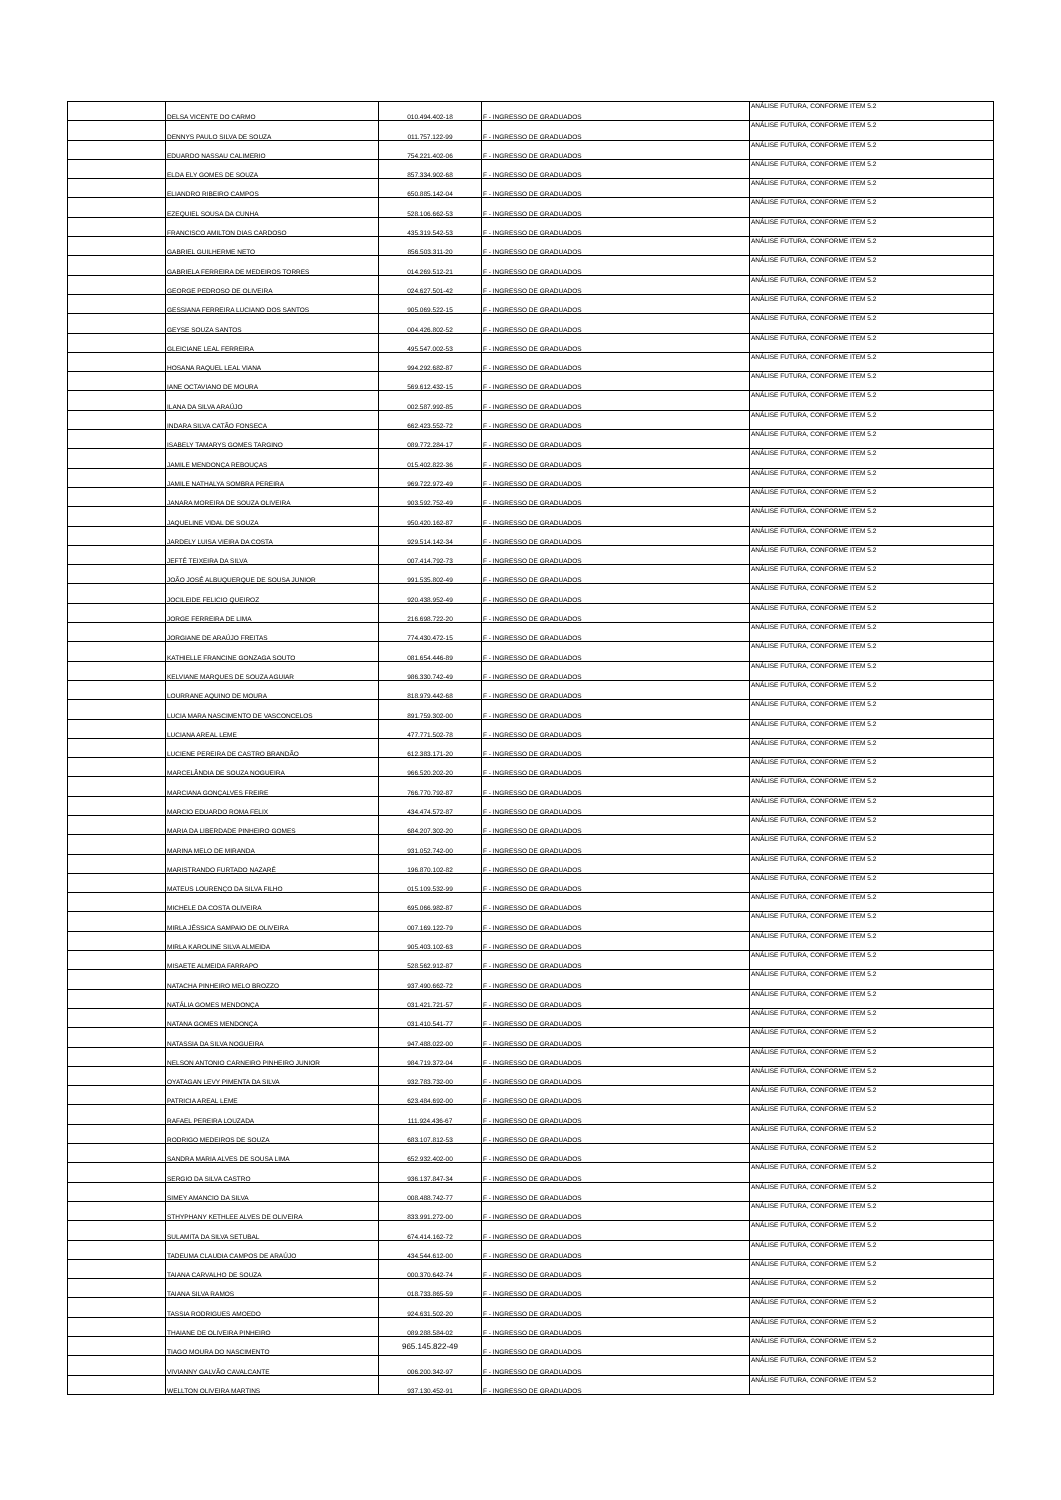| | DELSA VICENTE DO CARMO | 010.494.402-18 | F - INGRESSO DE GRADUADOS | ANÁLISE FUTURA, CONFORME ITEM 5.2 |
| | DENNYS PAULO SILVA DE SOUZA | 011.757.122-99 | F - INGRESSO DE GRADUADOS | ANÁLISE FUTURA, CONFORME ITEM 5.2 |
| | EDUARDO NASSAU CALIMERIO | 754.221.402-06 | F - INGRESSO DE GRADUADOS | ANÁLISE FUTURA, CONFORME ITEM 5.2 |
| | ELDA ELY GOMES DE SOUZA | 857.334.902-68 | F - INGRESSO DE GRADUADOS | ANÁLISE FUTURA, CONFORME ITEM 5.2 |
| | ELIANDRO RIBEIRO CAMPOS | 650.885.142-04 | F - INGRESSO DE GRADUADOS | ANÁLISE FUTURA, CONFORME ITEM 5.2 |
| | EZEQUIEL SOUSA DA CUNHA | 528.106.662-53 | F - INGRESSO DE GRADUADOS | ANÁLISE FUTURA, CONFORME ITEM 5.2 |
| | FRANCISCO AMILTON DIAS CARDOSO | 435.319.542-53 | F - INGRESSO DE GRADUADOS | ANÁLISE FUTURA, CONFORME ITEM 5.2 |
| | GABRIEL GUILHERME NETO | 856.503.311-20 | F - INGRESSO DE GRADUADOS | ANÁLISE FUTURA, CONFORME ITEM 5.2 |
| | GABRIELA FERREIRA DE MEDEIROS TORRES | 014.269.512-21 | F - INGRESSO DE GRADUADOS | ANÁLISE FUTURA, CONFORME ITEM 5.2 |
| | GEORGE PEDROSO DE OLIVEIRA | 024.627.501-42 | F - INGRESSO DE GRADUADOS | ANÁLISE FUTURA, CONFORME ITEM 5.2 |
| | GESSIANA FERREIRA LUCIANO DOS SANTOS | 905.069.522-15 | F - INGRESSO DE GRADUADOS | ANÁLISE FUTURA, CONFORME ITEM 5.2 |
| | GEYSE SOUZA SANTOS | 004.426.802-52 | F - INGRESSO DE GRADUADOS | ANÁLISE FUTURA, CONFORME ITEM 5.2 |
| | GLEICIANE LEAL FERREIRA | 495.547.002-53 | F - INGRESSO DE GRADUADOS | ANÁLISE FUTURA, CONFORME ITEM 5.2 |
| | HOSANA RAQUEL LEAL VIANA | 994.292.682-87 | F - INGRESSO DE GRADUADOS | ANÁLISE FUTURA, CONFORME ITEM 5.2 |
| | IANE OCTAVIANO DE MOURA | 569.612.432-15 | F - INGRESSO DE GRADUADOS | ANÁLISE FUTURA, CONFORME ITEM 5.2 |
| | ILANA DA SILVA ARAÚJO | 002.587.992-85 | F - INGRESSO DE GRADUADOS | ANÁLISE FUTURA, CONFORME ITEM 5.2 |
| | INDARA SILVA CATÃO FONSECA | 662.423.552-72 | F - INGRESSO DE GRADUADOS | ANÁLISE FUTURA, CONFORME ITEM 5.2 |
| | ISABELY TAMARYS GOMES TARGINO | 089.772.284-17 | F - INGRESSO DE GRADUADOS | ANÁLISE FUTURA, CONFORME ITEM 5.2 |
| | JAMILE MENDONÇA REBOUÇAS | 015.402.822-36 | F - INGRESSO DE GRADUADOS | ANÁLISE FUTURA, CONFORME ITEM 5.2 |
| | JAMILE NATHALYA SOMBRA PEREIRA | 969.722.972-49 | F - INGRESSO DE GRADUADOS | ANÁLISE FUTURA, CONFORME ITEM 5.2 |
| | JANARA MOREIRA DE SOUZA OLIVEIRA | 903.592.752-49 | F - INGRESSO DE GRADUADOS | ANÁLISE FUTURA, CONFORME ITEM 5.2 |
| | JAQUELINE VIDAL DE SOUZA | 950.420.162-87 | F - INGRESSO DE GRADUADOS | ANÁLISE FUTURA, CONFORME ITEM 5.2 |
| | JARDELY LUISA VIEIRA DA COSTA | 929.514.142-34 | F - INGRESSO DE GRADUADOS | ANÁLISE FUTURA, CONFORME ITEM 5.2 |
| | JEFTÉ TEIXEIRA DA SILVA | 007.414.792-73 | F - INGRESSO DE GRADUADOS | ANÁLISE FUTURA, CONFORME ITEM 5.2 |
| | JOÃO JOSÉ ALBUQUERQUE DE SOUSA JUNIOR | 991.535.802-49 | F - INGRESSO DE GRADUADOS | ANÁLISE FUTURA, CONFORME ITEM 5.2 |
| | JOCILEIDE FELICIO QUEIROZ | 920.438.952-49 | F - INGRESSO DE GRADUADOS | ANÁLISE FUTURA, CONFORME ITEM 5.2 |
| | JORGE FERREIRA DE LIMA | 216.698.722-20 | F - INGRESSO DE GRADUADOS | ANÁLISE FUTURA, CONFORME ITEM 5.2 |
| | JORGIANE DE ARAÚJO FREITAS | 774.430.472-15 | F - INGRESSO DE GRADUADOS | ANÁLISE FUTURA, CONFORME ITEM 5.2 |
| | KATHIELLE FRANCINE GONZAGA SOUTO | 081.654.446-89 | F - INGRESSO DE GRADUADOS | ANÁLISE FUTURA, CONFORME ITEM 5.2 |
| | KELVIANE MARQUES DE SOUZA AGUIAR | 986.330.742-49 | F - INGRESSO DE GRADUADOS | ANÁLISE FUTURA, CONFORME ITEM 5.2 |
| | LOURRANE AQUINO DE MOURA | 818.979.442-68 | F - INGRESSO DE GRADUADOS | ANÁLISE FUTURA, CONFORME ITEM 5.2 |
| | LUCIA MARA NASCIMENTO DE VASCONCELOS | 891.759.302-00 | F - INGRESSO DE GRADUADOS | ANÁLISE FUTURA, CONFORME ITEM 5.2 |
| | LUCIANA AREAL LEME | 477.771.502-78 | F - INGRESSO DE GRADUADOS | ANÁLISE FUTURA, CONFORME ITEM 5.2 |
| | LUCIENE PEREIRA DE CASTRO BRANDÃO | 612.383.171-20 | F - INGRESSO DE GRADUADOS | ANÁLISE FUTURA, CONFORME ITEM 5.2 |
| | MARCELÂNDIA DE SOUZA NOGUEIRA | 966.520.202-20 | F - INGRESSO DE GRADUADOS | ANÁLISE FUTURA, CONFORME ITEM 5.2 |
| | MARCIANA GONÇALVES FREIRE | 766.770.792-87 | F - INGRESSO DE GRADUADOS | ANÁLISE FUTURA, CONFORME ITEM 5.2 |
| | MARCIO EDUARDO ROMA FELIX | 434.474.572-87 | F - INGRESSO DE GRADUADOS | ANÁLISE FUTURA, CONFORME ITEM 5.2 |
| | MARIA DA LIBERDADE PINHEIRO GOMES | 684.207.302-20 | F - INGRESSO DE GRADUADOS | ANÁLISE FUTURA, CONFORME ITEM 5.2 |
| | MARINA MELO DE MIRANDA | 931.052.742-00 | F - INGRESSO DE GRADUADOS | ANÁLISE FUTURA, CONFORME ITEM 5.2 |
| | MARISTRANDO FURTADO NAZARÉ | 196.870.102-82 | F - INGRESSO DE GRADUADOS | ANÁLISE FUTURA, CONFORME ITEM 5.2 |
| | MATEUS LOURENÇO DA SILVA FILHO | 015.109.532-99 | F - INGRESSO DE GRADUADOS | ANÁLISE FUTURA, CONFORME ITEM 5.2 |
| | MICHELE DA COSTA OLIVEIRA | 695.066.982-87 | F - INGRESSO DE GRADUADOS | ANÁLISE FUTURA, CONFORME ITEM 5.2 |
| | MIRLA JÉSSICA SAMPAIO DE OLIVEIRA | 007.169.122-79 | F - INGRESSO DE GRADUADOS | ANÁLISE FUTURA, CONFORME ITEM 5.2 |
| | MIRLA KAROLINE SILVA ALMEIDA | 905.403.102-63 | F - INGRESSO DE GRADUADOS | ANÁLISE FUTURA, CONFORME ITEM 5.2 |
| | MISAETE ALMEIDA FARRAPO | 528.562.912-87 | F - INGRESSO DE GRADUADOS | ANÁLISE FUTURA, CONFORME ITEM 5.2 |
| | NATACHA PINHEIRO MELO BROZZO | 937.490.662-72 | F - INGRESSO DE GRADUADOS | ANÁLISE FUTURA, CONFORME ITEM 5.2 |
| | NATÁLIA GOMES MENDONÇA | 031.421.721-57 | F - INGRESSO DE GRADUADOS | ANÁLISE FUTURA, CONFORME ITEM 5.2 |
| | NATANA GOMES MENDONÇA | 031.410.541-77 | F - INGRESSO DE GRADUADOS | ANÁLISE FUTURA, CONFORME ITEM 5.2 |
| | NATASSIA DA SILVA NOGUEIRA | 947.488.022-00 | F - INGRESSO DE GRADUADOS | ANÁLISE FUTURA, CONFORME ITEM 5.2 |
| | NELSON ANTONIO CARNEIRO PINHEIRO JUNIOR | 984.719.372-04 | F - INGRESSO DE GRADUADOS | ANÁLISE FUTURA, CONFORME ITEM 5.2 |
| | OYATAGAN LEVY PIMENTA DA SILVA | 932.783.732-00 | F - INGRESSO DE GRADUADOS | ANÁLISE FUTURA, CONFORME ITEM 5.2 |
| | PATRICIA AREAL LEME | 623.484.692-00 | F - INGRESSO DE GRADUADOS | ANÁLISE FUTURA, CONFORME ITEM 5.2 |
| | RAFAEL PEREIRA LOUZADA | 111.924.436-67 | F - INGRESSO DE GRADUADOS | ANÁLISE FUTURA, CONFORME ITEM 5.2 |
| | RODRIGO MEDEIROS DE SOUZA | 683.107.812-53 | F - INGRESSO DE GRADUADOS | ANÁLISE FUTURA, CONFORME ITEM 5.2 |
| | SANDRA MARIA ALVES DE SOUSA LIMA | 652.932.402-00 | F - INGRESSO DE GRADUADOS | ANÁLISE FUTURA, CONFORME ITEM 5.2 |
| | SERGIO DA SILVA CASTRO | 936.137.847-34 | F - INGRESSO DE GRADUADOS | ANÁLISE FUTURA, CONFORME ITEM 5.2 |
| | SIMEY AMANCIO DA SILVA | 008.488.742-77 | F - INGRESSO DE GRADUADOS | ANÁLISE FUTURA, CONFORME ITEM 5.2 |
| | STHYPHANY KETHLEE ALVES DE OLIVEIRA | 833.991.272-00 | F - INGRESSO DE GRADUADOS | ANÁLISE FUTURA, CONFORME ITEM 5.2 |
| | SULAMITA DA SILVA SETUBAL | 674.414.162-72 | F - INGRESSO DE GRADUADOS | ANÁLISE FUTURA, CONFORME ITEM 5.2 |
| | TADEUMA CLAUDIA CAMPOS DE ARAÚJO | 434.544.612-00 | F - INGRESSO DE GRADUADOS | ANÁLISE FUTURA, CONFORME ITEM 5.2 |
| | TAIANA CARVALHO DE SOUZA | 000.370.642-74 | F - INGRESSO DE GRADUADOS | ANÁLISE FUTURA, CONFORME ITEM 5.2 |
| | TAIANA SILVA RAMOS | 018.733.865-59 | F - INGRESSO DE GRADUADOS | ANÁLISE FUTURA, CONFORME ITEM 5.2 |
| | TASSIA RODRIGUES AMOEDO | 924.631.502-20 | F - INGRESSO DE GRADUADOS | ANÁLISE FUTURA, CONFORME ITEM 5.2 |
| | THAIANE DE OLIVEIRA PINHEIRO | 089.288.584-02 | F - INGRESSO DE GRADUADOS | ANÁLISE FUTURA, CONFORME ITEM 5.2 |
| | TIAGO MOURA DO NASCIMENTO | 965.145.822-49 | F - INGRESSO DE GRADUADOS | ANÁLISE FUTURA, CONFORME ITEM 5.2 |
| | VIVIANNY GALVÃO CAVALCANTE | 006.200.342-97 | F - INGRESSO DE GRADUADOS | ANÁLISE FUTURA, CONFORME ITEM 5.2 |
| | WELLTON OLIVEIRA MARTINS | 937.130.452-91 | F - INGRESSO DE GRADUADOS | ANÁLISE FUTURA, CONFORME ITEM 5.2 |